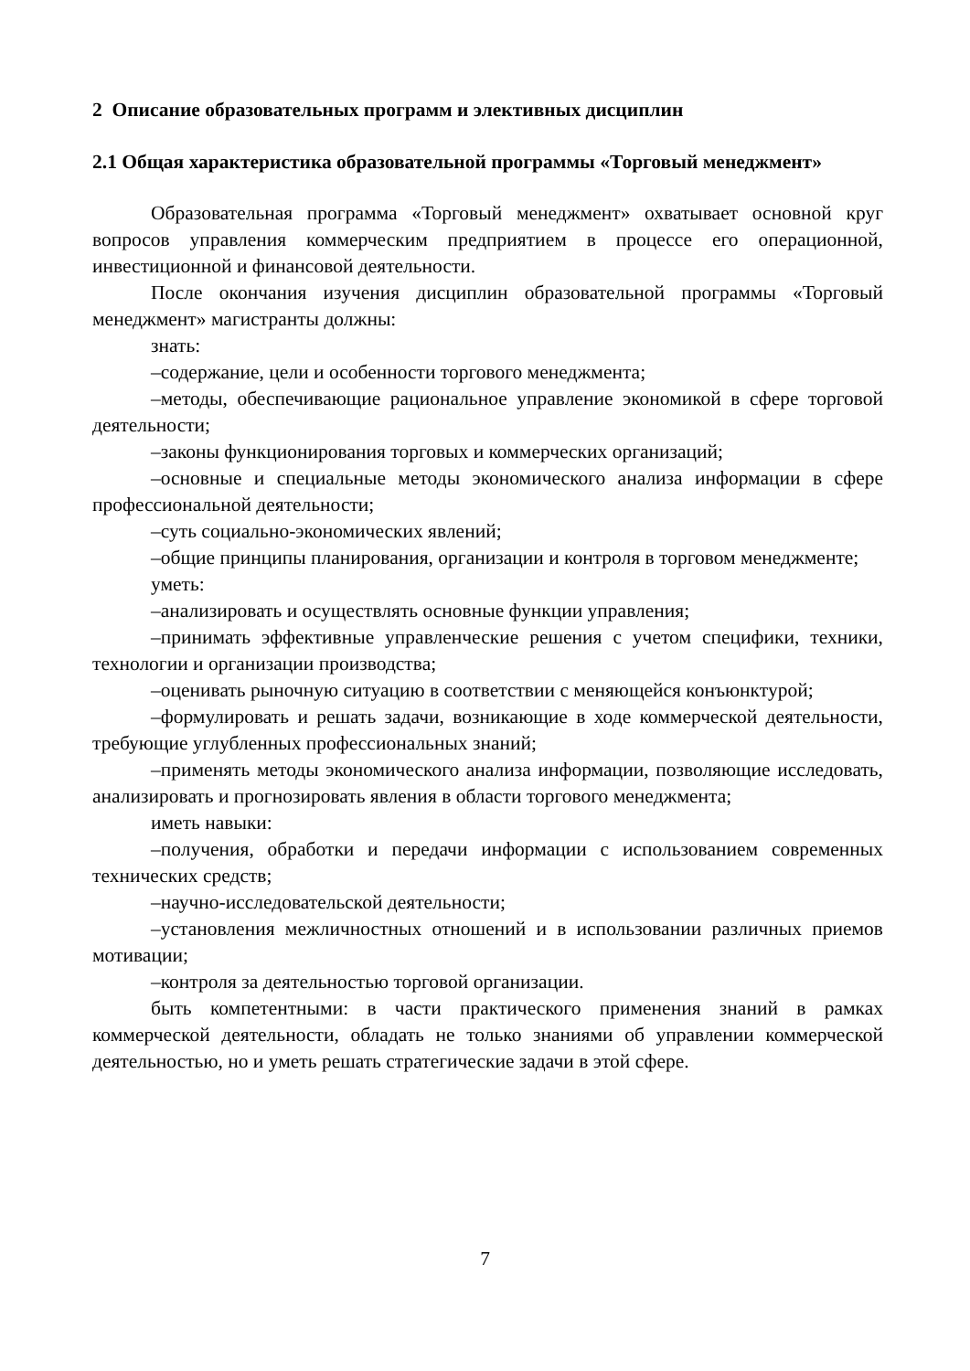2 Описание образовательных программ и элективных дисциплин
2.1 Общая характеристика образовательной программы «Торговый менеджмент»
Образовательная программа «Торговый менеджмент» охватывает основной круг вопросов управления коммерческим предприятием в процессе его операционной, инвестиционной и финансовой деятельности.
После окончания изучения дисциплин образовательной программы «Торговый менеджмент» магистранты должны:
знать:
–содержание, цели и особенности торгового менеджмента;
–методы, обеспечивающие рациональное управление экономикой в сфере торговой деятельности;
–законы функционирования торговых и коммерческих организаций;
–основные и специальные методы экономического анализа информации в сфере профессиональной деятельности;
–суть социально-экономических явлений;
–общие принципы планирования, организации и контроля в торговом менеджменте;
уметь:
–анализировать и осуществлять основные функции управления;
–принимать эффективные управленческие решения с учетом специфики, техники, технологии и организации производства;
–оценивать рыночную ситуацию в соответствии с меняющейся конъюнктурой;
–формулировать и решать задачи, возникающие в ходе коммерческой деятельности, требующие углубленных профессиональных знаний;
–применять методы экономического анализа информации, позволяющие исследовать, анализировать и прогнозировать явления в области торгового менеджмента;
иметь навыки:
–получения, обработки и передачи информации с использованием современных технических средств;
–научно-исследовательской деятельности;
–установления межличностных отношений и в использовании различных приемов мотивации;
–контроля за деятельностью торговой организации.
быть компетентными: в части практического применения знаний в рамках коммерческой деятельности, обладать не только знаниями об управлении коммерческой деятельностью, но и уметь решать стратегические задачи в этой сфере.
7